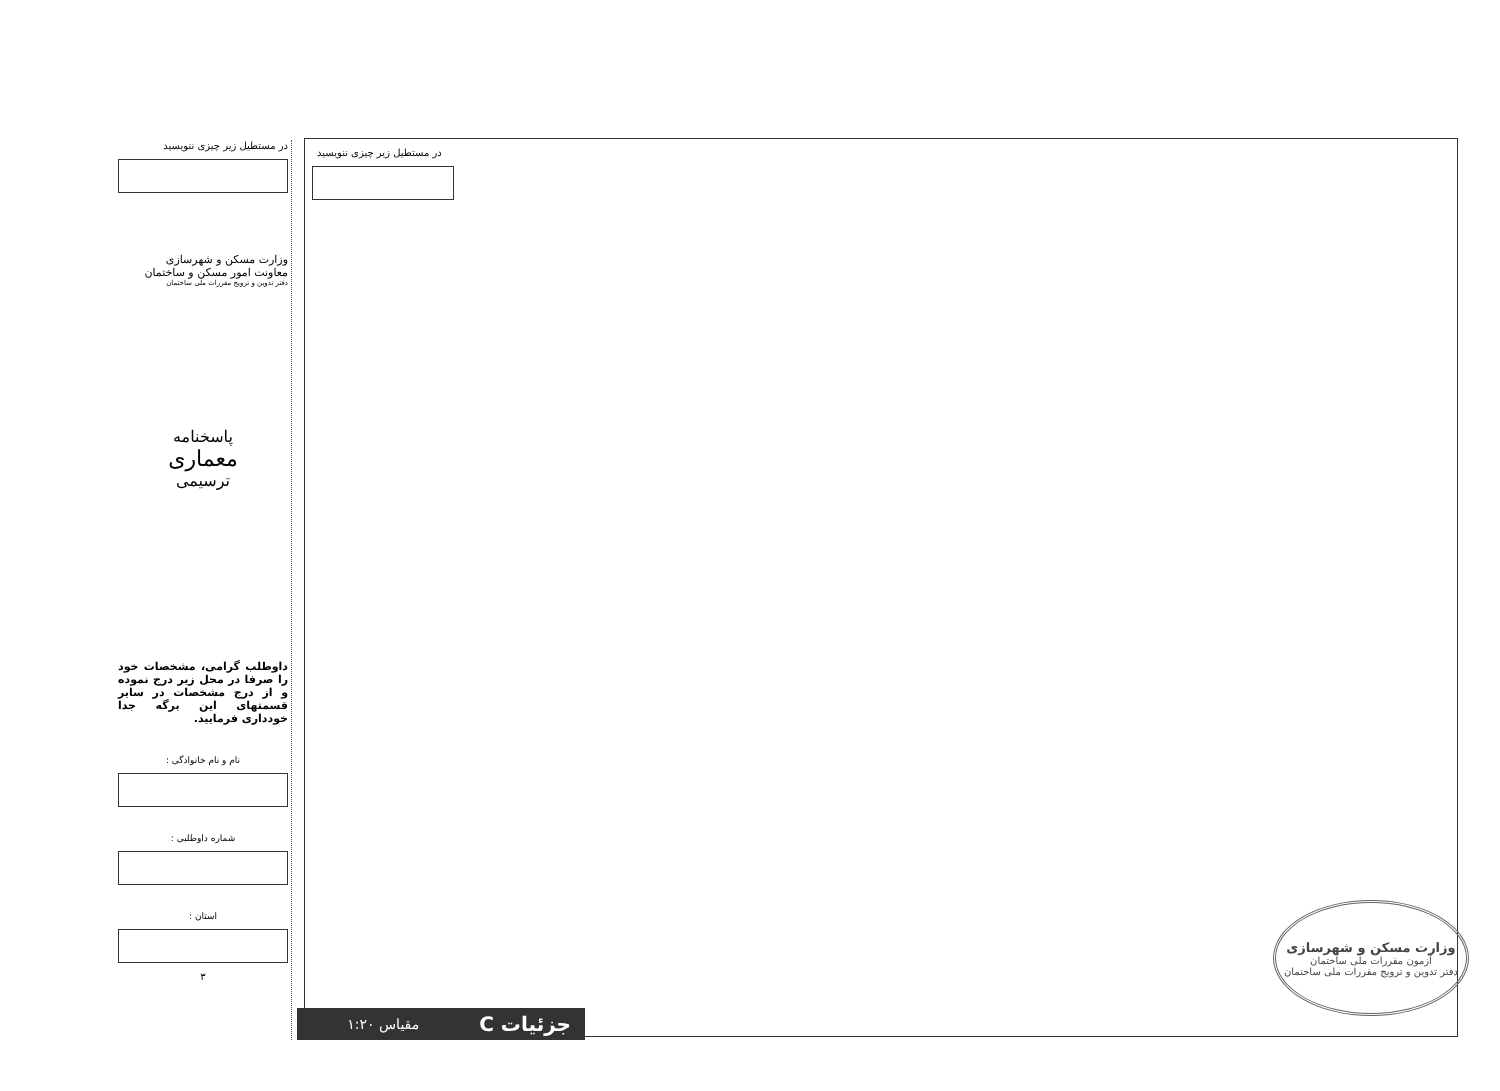در مستطیل زیر چیزی ننویسید
وزارت مسکن و شهرسازی
معاونت امور مسکن و ساختمان
دفتر تدوین و ترویج مقررات ملی ساختمان
پاسخنامه
معماری
ترسیمی
داوطلب گرامی، مشخصات خود را صرفا در محل زیر درج نموده و از درج مشخصات در سایر قسمتهای این برگه جدا خودداری فرمایید.
نام و نام خانوادگی :
شماره داوطلبی :
استان :
۳
در مستطیل زیر چیزی ننویسید
وزارت مسکن و شهرسازی
آزمون مقررات ملی ساختمان
دفتر تدوین و ترویج مقررات ملی ساختمان
جزئیات C مقیاس ۱:۲۰